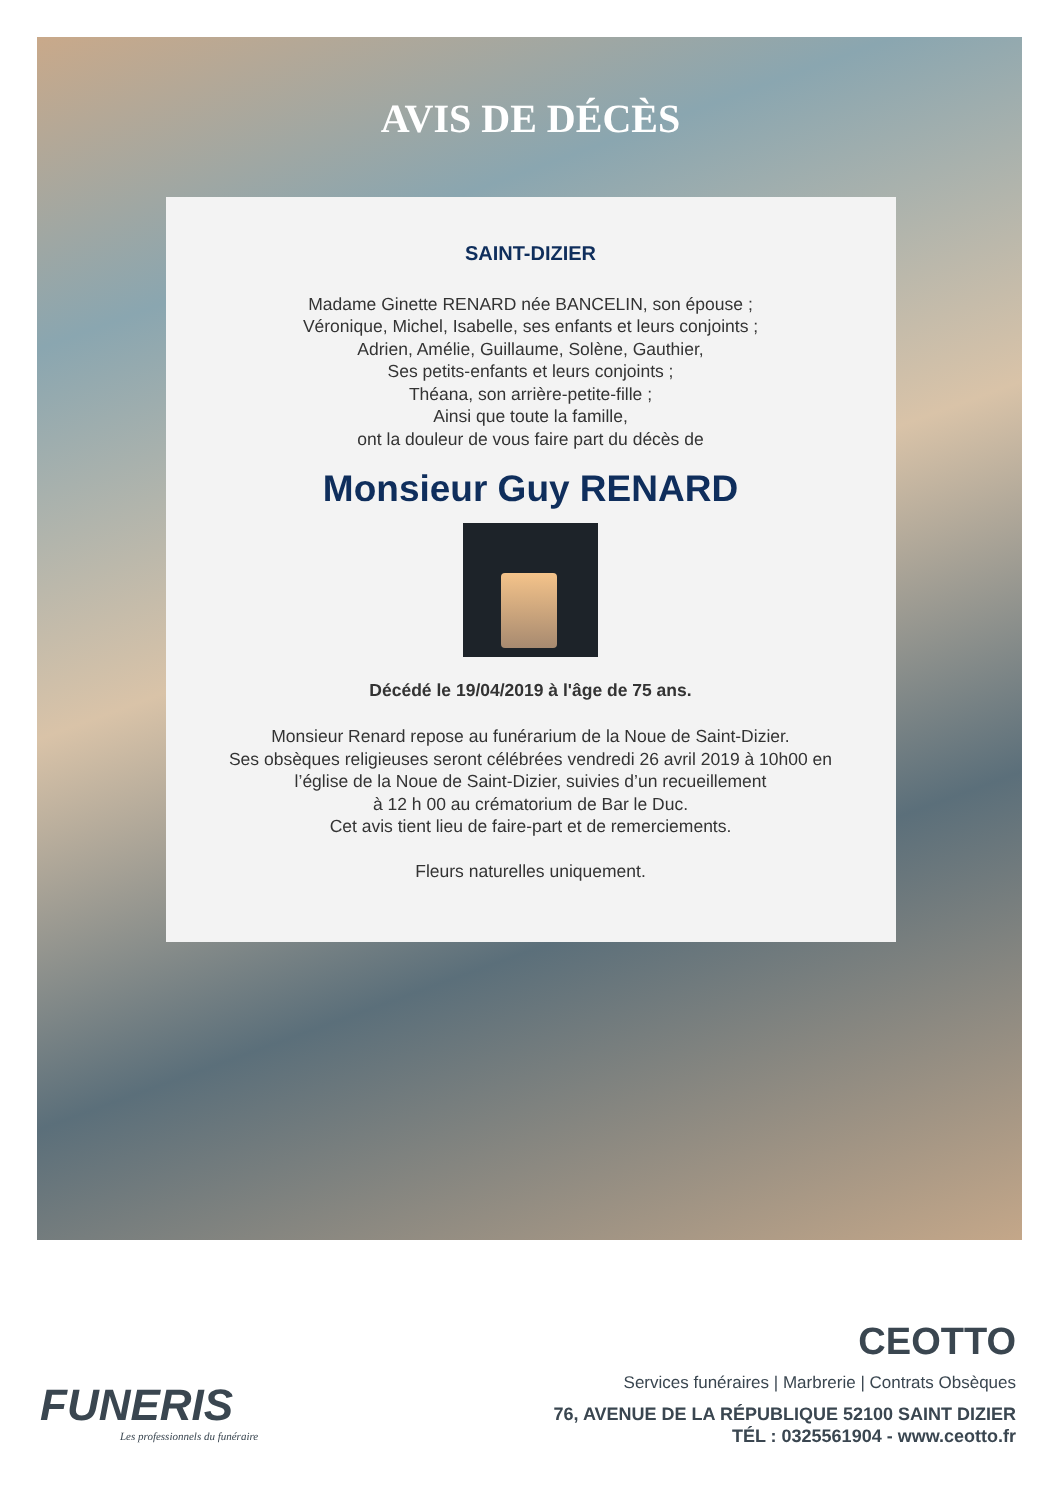AVIS DE DÉCÈS
SAINT-DIZIER
Madame Ginette RENARD née BANCELIN, son épouse ;
Véronique, Michel, Isabelle, ses enfants et leurs conjoints ;
Adrien, Amélie, Guillaume, Solène, Gauthier,
Ses petits-enfants et leurs conjoints ;
Théana, son arrière-petite-fille ;
Ainsi que toute la famille,
ont la douleur de vous faire part du décès de
Monsieur Guy RENARD
Décédé le 19/04/2019 à l'âge de 75 ans.
Monsieur Renard repose au funérarium de la Noue de Saint-Dizier.
Ses obsèques religieuses seront célébrées vendredi 26 avril 2019 à 10h00 en
l’église de la Noue de Saint-Dizier, suivies d’un recueillement
à 12 h 00 au crématorium de Bar le Duc.
Cet avis tient lieu de faire-part et de remerciements.
Fleurs naturelles uniquement.
FUNERIS
Les professionnels du funéraire
CEOTTO
Services funéraires | Marbrerie | Contrats Obsèques
76, AVENUE DE LA RÉPUBLIQUE 52100 SAINT DIZIER
TÉL : 0325561904 - www.ceotto.fr